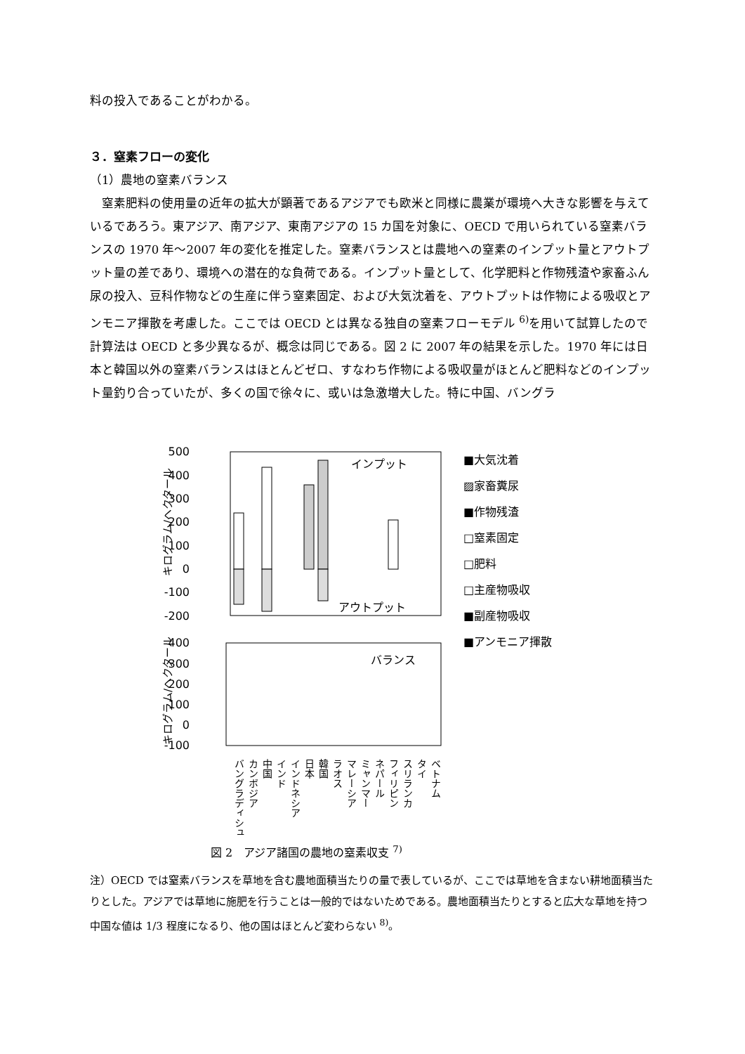料の投入であることがわかる。
３．窒素フローの変化
（1）農地の窒素バランス
　窒素肥料の使用量の近年の拡大が顕著であるアジアでも欧米と同様に農業が環境へ大きな影響を与えているであろう。東アジア、南アジア、東南アジアの 15 カ国を対象に、OECD で用いられている窒素バランスの 1970 年～2007 年の変化を推定した。窒素バランスとは農地への窒素のインプット量とアウトプット量の差であり、環境への潜在的な負荷である。インプット量として、化学肥料と作物残渣や家畜ふん尿の投入、豆科作物などの生産に伴う窒素固定、および大気沈着を、アウトプットは作物による吸収とアンモニア揮散を考慮した。ここでは OECD とは異なる独自の窒素フローモデル <sup>6)</sup>を用いて試算したので計算法は OECD と多少異なるが、概念は同じである。図 2 に 2007 年の結果を示した。1970 年には日本と韓国以外の窒素バランスはほとんどゼロ、すなわち作物による吸収量がほとんど肥料などのインプット量釣り合っていたが、多くの国で徐々に、或いは急激増大した。特に中国、バングラ
500
400
300
200
100
0
-100
-200
インプット
アウトプット
キログラム/ヘクタール
400
300
200
100
0
-100
バランス
キログラム/ヘクタール
■大気沈着
▨家畜糞尿
■作物残渣
□窒素固定
□肥料
□主産物吸収
■副産物吸収
■アンモニア揮散
バングラディシュ
カンボジア
中国
インド
インドネシア
日本
韓国
ラオス
マレーシア
ミャンマー
ネパール
フィリピン
スリランカ
タイ
ベトナム
図 2　アジア諸国の農地の窒素収支 <sup>7)</sup>
注）OECD では窒素バランスを草地を含む農地面積当たりの量で表しているが、ここでは草地を含まない耕地面積当たりとした。アジアでは草地に施肥を行うことは一般的ではないためである。農地面積当たりとすると広大な草地を持つ中国な値は 1/3 程度になるり、他の国はほとんど変わらない <sup>8)</sup>。